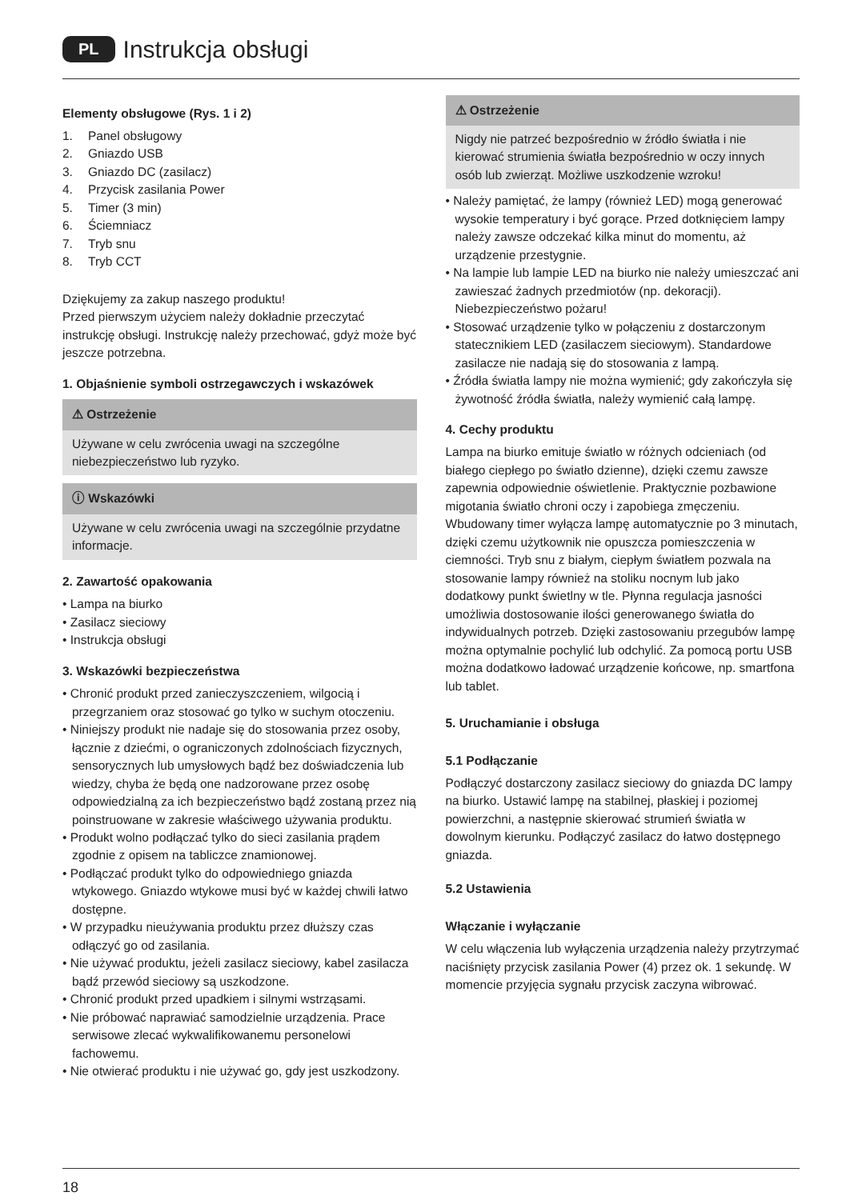PL Instrukcja obsługi
Elementy obsługowe (Rys. 1 i 2)
1. Panel obsługowy
2. Gniazdo USB
3. Gniazdo DC (zasilacz)
4. Przycisk zasilania Power
5. Timer (3 min)
6. Ściemniacz
7. Tryb snu
8. Tryb CCT
Dziękujemy za zakup naszego produktu!
Przed pierwszym użyciem należy dokładnie przeczytać instrukcję obsługi. Instrukcję należy przechować, gdyż może być jeszcze potrzebna.
1. Objaśnienie symboli ostrzegawczych i wskazówek
⚠ Ostrzeżenie
Używane w celu zwrócenia uwagi na szczególne niebezpieczeństwo lub ryzyko.
ⓘ Wskazówki
Używane w celu zwrócenia uwagi na szczególnie przydatne informacje.
2. Zawartość opakowania
• Lampa na biurko
• Zasilacz sieciowy
• Instrukcja obsługi
3. Wskazówki bezpieczeństwa
• Chronić produkt przed zanieczyszczeniem, wilgocią i przegrzaniem oraz stosować go tylko w suchym otoczeniu.
• Niniejszy produkt nie nadaje się do stosowania przez osoby, łącznie z dziećmi, o ograniczonych zdolnościach fizycznych, sensorycznych lub umysłowych bądź bez doświadczenia lub wiedzy, chyba że będą one nadzorowane przez osobę odpowiedzialną za ich bezpieczeństwo bądź zostaną przez nią poinstruowane w zakresie właściwego używania produktu.
• Produkt wolno podłączać tylko do sieci zasilania prądem zgodnie z opisem na tabliczce znamionowej.
• Podłączać produkt tylko do odpowiedniego gniazda wtykowego. Gniazdo wtykowe musi być w każdej chwili łatwo dostępne.
• W przypadku nieużywania produktu przez dłuższy czas odłączyć go od zasilania.
• Nie używać produktu, jeżeli zasilacz sieciowy, kabel zasilacza bądź przewód sieciowy są uszkodzone.
• Chronić produkt przed upadkiem i silnymi wstrząsami.
• Nie próbować naprawiać samodzielnie urządzenia. Prace serwisowe zlecać wykwalifikowanemu personelowi fachowemu.
• Nie otwierać produktu i nie używać go, gdy jest uszkodzony.
⚠ Ostrzeżenie
Nigdy nie patrzeć bezpośrednio w źródło światła i nie kierować strumienia światła bezpośrednio w oczy innych osób lub zwierząt. Możliwe uszkodzenie wzroku!
• Należy pamiętać, że lampy (również LED) mogą generować wysokie temperatury i być gorące. Przed dotknięciem lampy należy zawsze odczekać kilka minut do momentu, aż urządzenie przestygnie.
• Na lampie lub lampie LED na biurko nie należy umieszczać ani zawieszać żadnych przedmiotów (np. dekoracji). Niebezpieczeństwo pożaru!
• Stosować urządzenie tylko w połączeniu z dostarczonym statecznikiem LED (zasilaczem sieciowym). Standardowe zasilacze nie nadają się do stosowania z lampą.
• Źródła światła lampy nie można wymienić; gdy zakończyła się żywotność źródła światła, należy wymienić całą lampę.
4. Cechy produktu
Lampa na biurko emituje światło w różnych odcieniach (od białego ciepłego po światło dzienne), dzięki czemu zawsze zapewnia odpowiednie oświetlenie. Praktycznie pozbawione migotania światło chroni oczy i zapobiega zmęczeniu. Wbudowany timer wyłącza lampę automatycznie po 3 minutach, dzięki czemu użytkownik nie opuszcza pomieszczenia w ciemności. Tryb snu z białym, ciepłym światłem pozwala na stosowanie lampy również na stoliku nocnym lub jako dodatkowy punkt świetlny w tle. Płynna regulacja jasności umożliwia dostosowanie ilości generowanego światła do indywidualnych potrzeb. Dzięki zastosowaniu przegubów lampę można optymalnie pochylić lub odchylić. Za pomocą portu USB można dodatkowo ładować urządzenie końcowe, np. smartfona lub tablet.
5. Uruchamianie i obsługa
5.1 Podłączanie
Podłączyć dostarczony zasilacz sieciowy do gniazda DC lampy na biurko. Ustawić lampę na stabilnej, płaskiej i poziomej powierzchni, a następnie skierować strumień światła w dowolnym kierunku. Podłączyć zasilacz do łatwo dostępnego gniazda.
5.2 Ustawienia
Włączanie i wyłączanie
W celu włączenia lub wyłączenia urządzenia należy przytrzymać naciśnięty przycisk zasilania Power (4) przez ok. 1 sekundę. W momencie przyjęcia sygnału przycisk zaczyna wibrować.
18